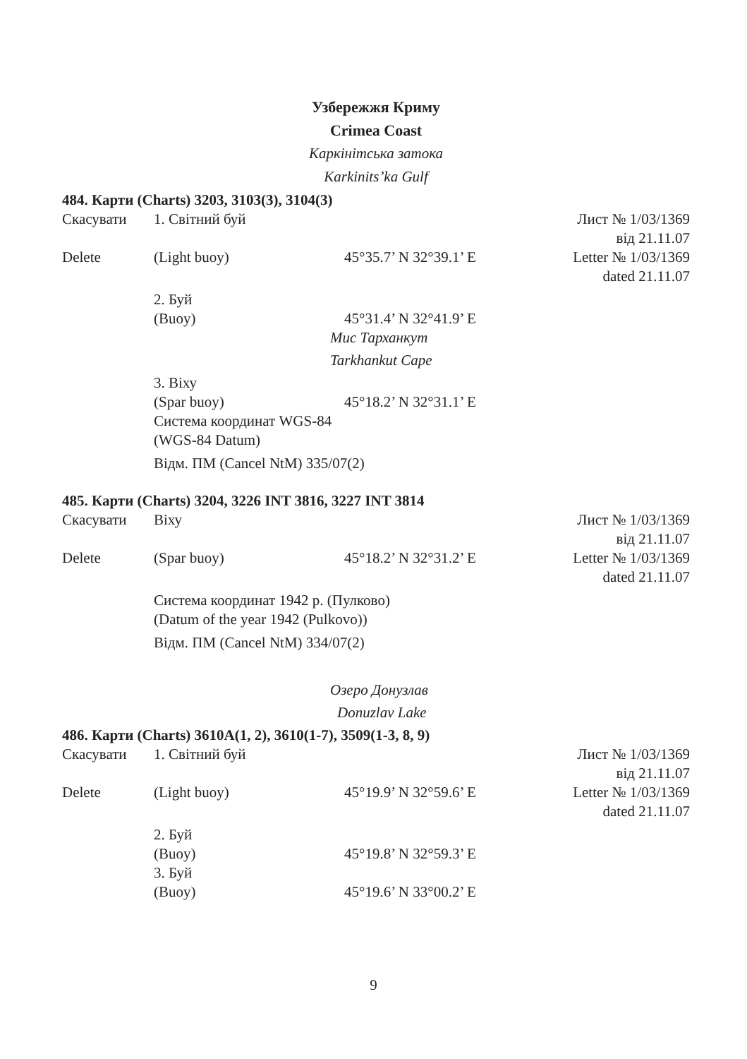Узбережжя Криму
Crimea Coast
Каркінітська затока
Karkinits’ka Gulf
484. Карти (Charts) 3203, 3103(3), 3104(3)
Скасувати 1. Світний буй Лист № 1/03/1369
від 21.11.07
Delete (Light buoy) 45°35.7’ N 32°39.1’ E Letter № 1/03/1369
dated 21.11.07
2. Буй
(Buoy)
45°31.4’ N 32°41.9’ E
Мис Тарханкут
Tarkhankut Cape
3. Віху
(Spar buoy)
45°18.2’ N 32°31.1’ E
Система координат WGS-84
(WGS-84 Datum)
Відм. ПМ (Cancel NtM) 335/07(2)
485. Карти (Charts) 3204, 3226 INT 3816, 3227 INT 3814
Скасувати Віху Лист № 1/03/1369
від 21.11.07
Delete (Spar buoy) 45°18.2’ N 32°31.2’ E Letter № 1/03/1369
dated 21.11.07
Система координат 1942 р. (Пулково)
(Datum of the year 1942 (Pulkovo))
Відм. ПМ (Cancel NtM) 334/07(2)
Озеро Донузлав
Donuzlav Lake
486. Карти (Charts) 3610А(1, 2), 3610(1-7), 3509(1-3, 8, 9)
Скасувати 1. Світний буй Лист № 1/03/1369
від 21.11.07
Delete (Light buoy) 45°19.9’ N 32°59.6’ E Letter № 1/03/1369
dated 21.11.07
2. Буй
(Buoy)
3. Буй
(Buoy)
45°19.8’ N 32°59.3’ E
45°19.6’ N 33°00.2’ E
9